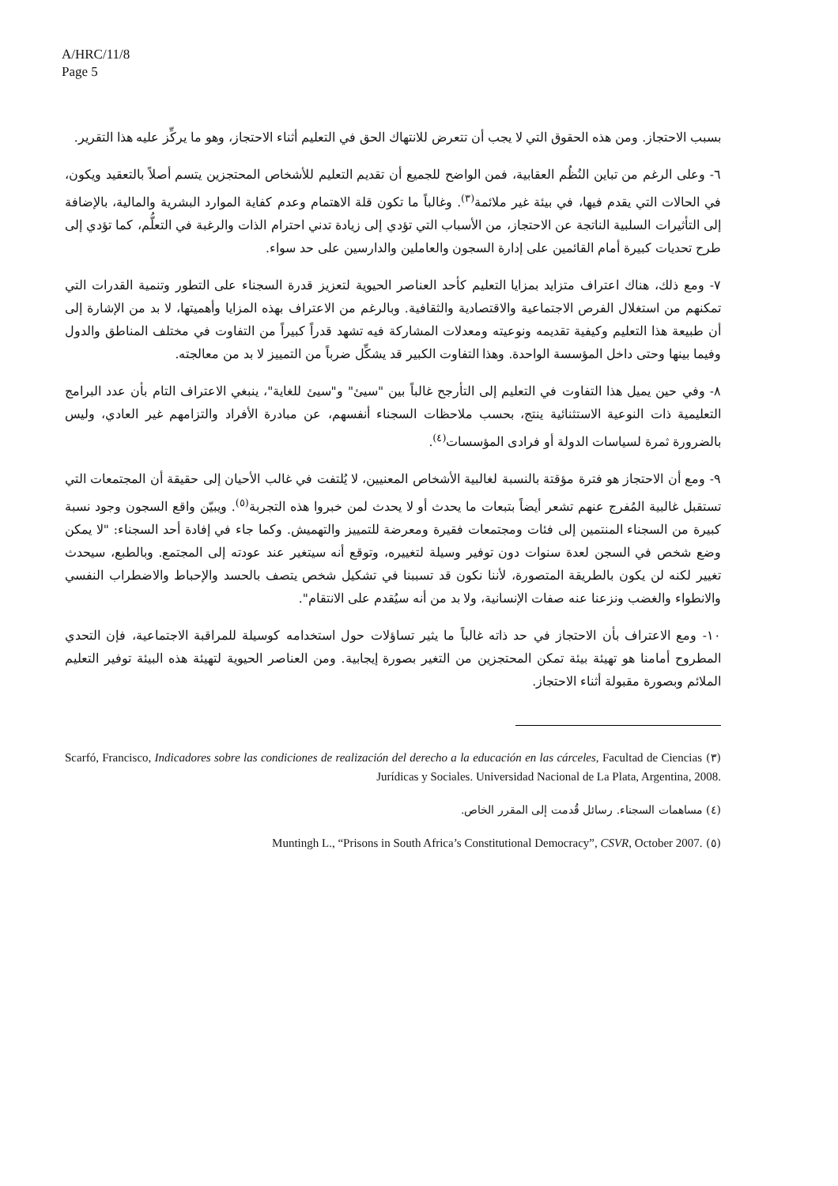A/HRC/11/8
Page 5
بسبب الاحتجاز. ومن هذه الحقوق التي لا يجب أن تتعرض للانتهاك الحق في التعليم أثناء الاحتجاز، وهو ما يركِّز عليه هذا التقرير.
٦- وعلى الرغم من تباين النُظُم العقابية، فمن الواضح للجميع أن تقديم التعليم للأشخاص المحتجزين يتسم أصلاً بالتعقيد ويكون، في الحالات التي يقدم فيها، في بيئة غير ملائمة<sup>(٣)</sup>. وغالباً ما تكون قلة الاهتمام وعدم كفاية الموارد البشرية والمالية، بالإضافة إلى التأثيرات السلبية الناتجة عن الاحتجاز، من الأسباب التي تؤدي إلى زيادة تدني احترام الذات والرغبة في التعلُّم، كما تؤدي إلى طرح تحديات كبيرة أمام القائمين على إدارة السجون والعاملين والدارسين على حد سواء.
٧- ومع ذلك، هناك اعتراف متزايد بمزايا التعليم كأحد العناصر الحيوية لتعزيز قدرة السجناء على التطور وتنمية القدرات التي تمكنهم من استغلال الفرص الاجتماعية والاقتصادية والثقافية. وبالرغم من الاعتراف بهذه المزايا وأهميتها، لا بد من الإشارة إلى أن طبيعة هذا التعليم وكيفية تقديمه ونوعيته ومعدلات المشاركة فيه تشهد قدراً كبيراً من التفاوت في مختلف المناطق والدول وفيما بينها وحتى داخل المؤسسة الواحدة. وهذا التفاوت الكبير قد يشكِّل ضرباً من التمييز لا بد من معالجته.
٨- وفي حين يميل هذا التفاوت في التعليم إلى التأرجح غالباً بين "سيئ" و"سيئ للغاية"، ينبغي الاعتراف التام بأن عدد البرامج التعليمية ذات النوعية الاستثنائية ينتج، بحسب ملاحظات السجناء أنفسهم، عن مبادرة الأفراد والتزامهم غير العادي، وليس بالضرورة ثمرة لسياسات الدولة أو فرادى المؤسسات<sup>(٤)</sup>.
٩- ومع أن الاحتجاز هو فترة مؤقتة بالنسبة لغالبية الأشخاص المعنيين، لا يُلتفت في غالب الأحيان إلى حقيقة أن المجتمعات التي تستقبل غالبية المُفرج عنهم تشعر أيضاً بتبعات ما يحدث أو لا يحدث لمن خبروا هذه التجربة<sup>(٥)</sup>. ويبيّن واقع السجون وجود نسبة كبيرة من السجناء المنتمين إلى فئات ومجتمعات فقيرة ومعرضة للتمييز والتهميش. وكما جاء في إفادة أحد السجناء: "لا يمكن وضع شخص في السجن لعدة سنوات دون توفير وسيلة لتغييره، وتوقع أنه سيتغير عند عودته إلى المجتمع. وبالطبع، سيحدث تغيير لكنه لن يكون بالطريقة المتصورة، لأننا نكون قد تسببنا في تشكيل شخص يتصف بالحسد والإحباط والاضطراب النفسي والانطواء والغضب ونزعنا عنه صفات الإنسانية، ولا بد من أنه سيُقدم على الانتقام".
١٠- ومع الاعتراف بأن الاحتجاز في حد ذاته غالباً ما يثير تساؤلات حول استخدامه كوسيلة للمراقبة الاجتماعية، فإن التحدي المطروح أمامنا هو تهيئة بيئة تمكن المحتجزين من التغير بصورة إيجابية. ومن العناصر الحيوية لتهيئة هذه البيئة توفير التعليم الملائم وبصورة مقبولة أثناء الاحتجاز.
(٣) Scarfó, Francisco, Indicadores sobre las condiciones de realización del derecho a la educación en las cárceles, Facultad de Ciencias Jurídicas y Sociales. Universidad Nacional de La Plata, Argentina, 2008.
(٤) مساهمات السجناء. رسائل قُدمت إلى المقرر الخاص.
(٥) Muntingh L., “Prisons in South Africa’s Constitutional Democracy”, CSVR, October 2007.